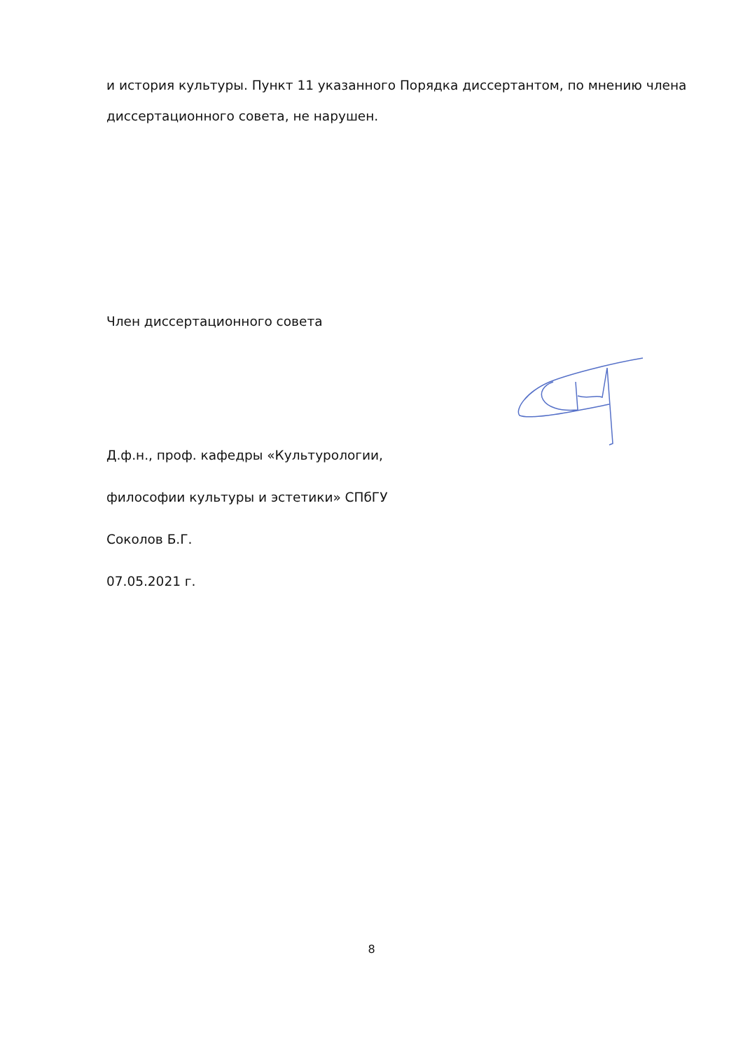и история культуры. Пункт 11 указанного Порядка диссертантом, по мнению члена диссертационного совета, не нарушен.
Член диссертационного совета
Д.ф.н., проф. кафедры «Культурологии,
философии культуры и эстетики» СПбГУ
Соколов Б.Г.
07.05.2021 г.
8